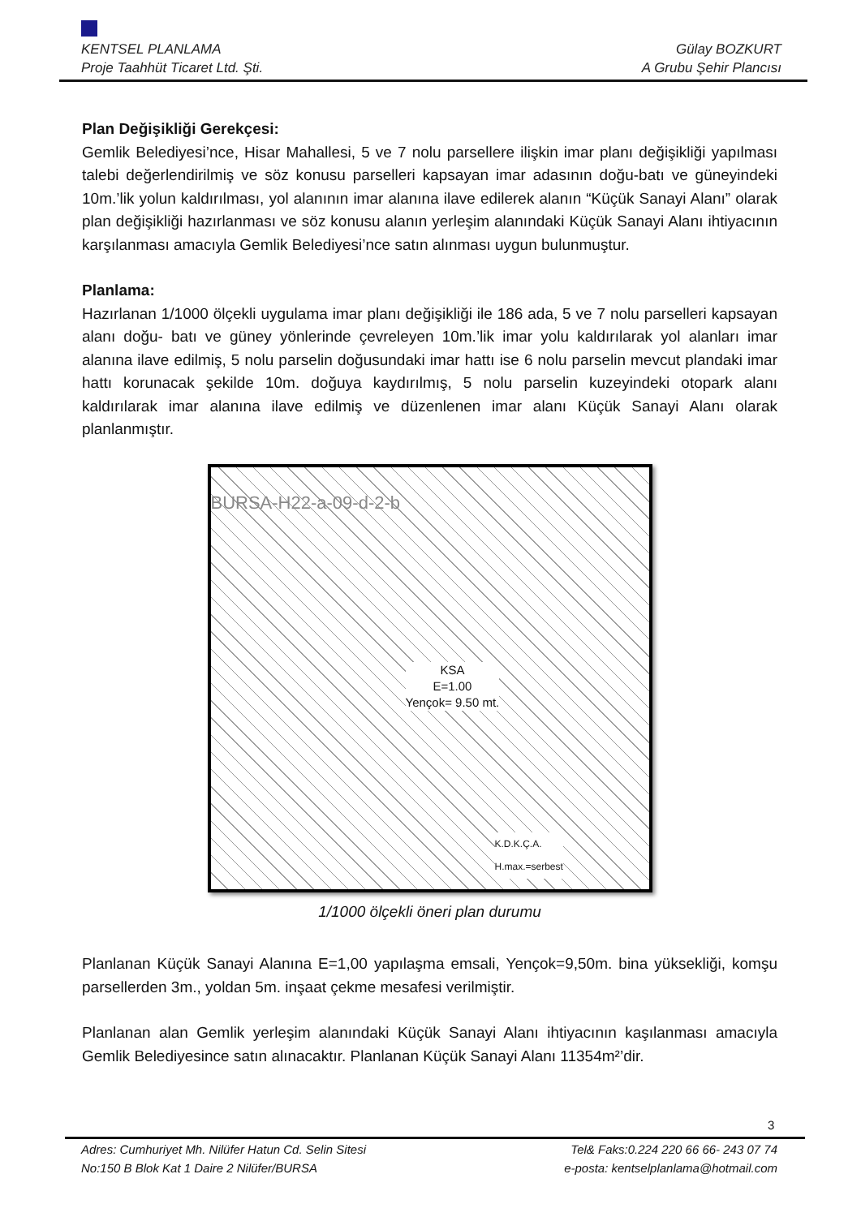KENTSEL PLANLAMA Gülay BOZKURT
Proje Taahhüt Ticaret Ltd. Şti. A Grubu Şehir Plancısı
Plan Değişikliği Gerekçesi:
Gemlik Belediyesi’nce, Hisar Mahallesi, 5 ve 7 nolu parsellere ilişkin imar planı değişikliği yapılması talebi değerlendirilmiş ve söz konusu parselleri kapsayan imar adasının doğu-batı ve güneyindeki 10m.’lik yolun kaldırılması, yol alanının imar alanına ilave edilerek alanın “Küçük Sanayi Alanı” olarak plan değişikliği hazırlanması ve söz konusu alanın yerleşim alanındaki Küçük Sanayi Alanı ihtiyacının karşılanması amacıyla Gemlik Belediyesi’nce satın alınması uygun bulunmuştur.
Planlama:
Hazırlanan 1/1000 ölçekli uygulama imar planı değişikliği ile 186 ada, 5 ve 7 nolu parselleri kapsayan alanı doğu- batı ve güney yönlerinde çevreleyen 10m.’lik imar yolu kaldırılarak yol alanları imar alanına ilave edilmiş, 5 nolu parselin doğusundaki imar hattı ise 6 nolu parselin mevcut plandaki imar hattı korunacak şekilde 10m. doğuya kaydırılmış, 5 nolu parselin kuzeyindeki otopark alanı kaldırılarak imar alanına ilave edilmiş ve düzenlenen imar alanı Küçük Sanayi Alanı olarak planlanmıştır.
BURSA-H22-a-09-d-2-b
KSA
E=1.00
Yençok= 9.50 mt.
K.D.K.Ç.A.
H.max.=serbest
1/1000 ölçekli öneri plan durumu
Planlanan Küçük Sanayi Alanına E=1,00 yapılaşma emsali, Yençok=9,50m. bina yüksekliği, komşu parsellerden 3m., yoldan 5m. inşaat çekme mesafesi verilmiştir.
Planlanan alan Gemlik yerleşim alanındaki Küçük Sanayi Alanı ihtiyacının kaşılanması amacıyla Gemlik Belediyesince satın alınacaktır. Planlanan Küçük Sanayi Alanı 11354m²’dir.
3
Adres: Cumhuriyet Mh. Nilüfer Hatun Cd. Selin Sitesi Tel& Faks:0.224 220 66 66- 243 07 74
No:150 B Blok Kat 1 Daire 2 Nilüfer/BURSA e-posta: kentselplanlama@hotmail.com